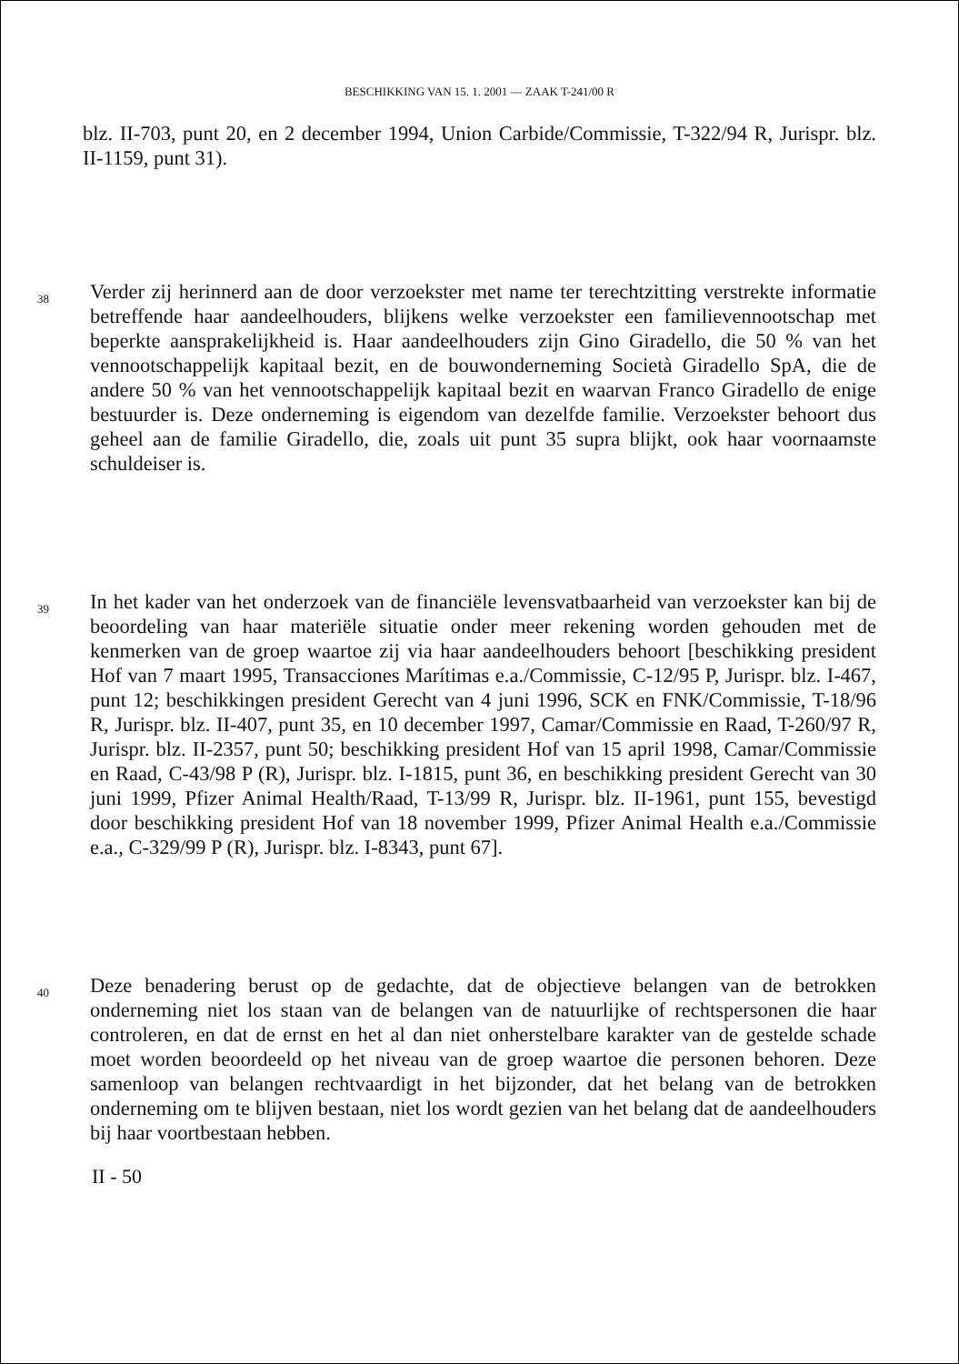BESCHIKKING VAN 15. 1. 2001 — ZAAK T-241/00 R
blz. II-703, punt 20, en 2 december 1994, Union Carbide/Commissie, T-322/94 R, Jurispr. blz. II-1159, punt 31).
38
Verder zij herinnerd aan de door verzoekster met name ter terechtzitting verstrekte informatie betreffende haar aandeelhouders, blijkens welke verzoekster een familievennootschap met beperkte aansprakelijkheid is. Haar aandeelhouders zijn Gino Giradello, die 50 % van het vennootschappelijk kapitaal bezit, en de bouwonderneming Società Giradello SpA, die de andere 50 % van het vennootschappelijk kapitaal bezit en waarvan Franco Giradello de enige bestuurder is. Deze onderneming is eigendom van dezelfde familie. Verzoekster behoort dus geheel aan de familie Giradello, die, zoals uit punt 35 supra blijkt, ook haar voornaamste schuldeiser is.
39
In het kader van het onderzoek van de financiële levensvatbaarheid van verzoekster kan bij de beoordeling van haar materiële situatie onder meer rekening worden gehouden met de kenmerken van de groep waartoe zij via haar aandeelhouders behoort [beschikking president Hof van 7 maart 1995, Transacciones Marítimas e.a./Commissie, C-12/95 P, Jurispr. blz. I-467, punt 12; beschikkingen president Gerecht van 4 juni 1996, SCK en FNK/Commissie, T-18/96 R, Jurispr. blz. II-407, punt 35, en 10 december 1997, Camar/Commissie en Raad, T-260/97 R, Jurispr. blz. II-2357, punt 50; beschikking president Hof van 15 april 1998, Camar/Commissie en Raad, C-43/98 P (R), Jurispr. blz. I-1815, punt 36, en beschikking president Gerecht van 30 juni 1999, Pfizer Animal Health/Raad, T-13/99 R, Jurispr. blz. II-1961, punt 155, bevestigd door beschikking president Hof van 18 november 1999, Pfizer Animal Health e.a./Commissie e.a., C-329/99 P (R), Jurispr. blz. I-8343, punt 67].
40
Deze benadering berust op de gedachte, dat de objectieve belangen van de betrokken onderneming niet los staan van de belangen van de natuurlijke of rechtspersonen die haar controleren, en dat de ernst en het al dan niet onherstelbare karakter van de gestelde schade moet worden beoordeeld op het niveau van de groep waartoe die personen behoren. Deze samenloop van belangen rechtvaardigt in het bijzonder, dat het belang van de betrokken onderneming om te blijven bestaan, niet los wordt gezien van het belang dat de aandeelhouders bij haar voortbestaan hebben.
II - 50